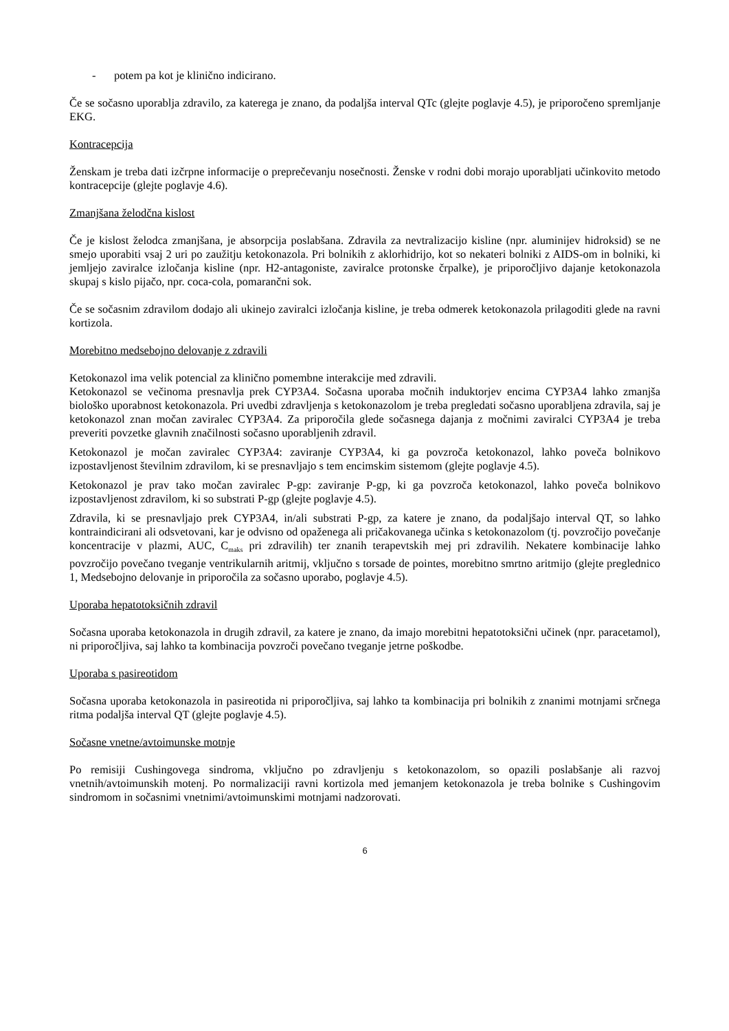- potem pa kot je klinično indicirano.
Če se sočasno uporablja zdravilo, za katerega je znano, da podaljša interval QTc (glejte poglavje 4.5), je priporočeno spremljanje EKG.
Kontracepcija
Ženskam je treba dati izčrpne informacije o preprečevanju nosečnosti. Ženske v rodni dobi morajo uporabljati učinkovito metodo kontracepcije (glejte poglavje 4.6).
Zmanjšana želodčna kislost
Če je kislost želodca zmanjšana, je absorpcija poslabšana. Zdravila za nevtralizacijo kisline (npr. aluminijev hidroksid) se ne smejo uporabiti vsaj 2 uri po zaužitju ketokonazola. Pri bolnikih z aklorhidrijo, kot so nekateri bolniki z AIDS-om in bolniki, ki jemljejo zaviralce izločanja kisline (npr. H2-antagoniste, zaviralce protonske črpalke), je priporočljivo dajanje ketokonazola skupaj s kislo pijačo, npr. coca-cola, pomarančni sok.
Če se sočasnim zdravilom dodajo ali ukinejo zaviralci izločanja kisline, je treba odmerek ketokonazola prilagoditi glede na ravni kortizola.
Morebitno medsebojno delovanje z zdravili
Ketokonazol ima velik potencial za klinično pomembne interakcije med zdravili.
Ketokonazol se večinoma presnavlja prek CYP3A4. Sočasna uporaba močnih induktorjev encima CYP3A4 lahko zmanjša biološko uporabnost ketokonazola. Pri uvedbi zdravljenja s ketokonazolom je treba pregledati sočasno uporabljena zdravila, saj je ketokonazol znan močan zaviralec CYP3A4. Za priporočila glede sočasnega dajanja z močnimi zaviralci CYP3A4 je treba preveriti povzetke glavnih značilnosti sočasno uporabljenih zdravil.
Ketokonazol je močan zaviralec CYP3A4: zaviranje CYP3A4, ki ga povzroča ketokonazol, lahko poveča bolnikovo izpostavljenost številnim zdravilom, ki se presnavljajo s tem encimskim sistemom (glejte poglavje 4.5).
Ketokonazol je prav tako močan zaviralec P-gp: zaviranje P-gp, ki ga povzroča ketokonazol, lahko poveča bolnikovo izpostavljenost zdravilom, ki so substrati P-gp (glejte poglavje 4.5).
Zdravila, ki se presnavljajo prek CYP3A4, in/ali substrati P-gp, za katere je znano, da podaljšajo interval QT, so lahko kontraindicirani ali odsvetovani, kar je odvisno od opaženega ali pričakovanega učinka s ketokonazolom (tj. povzročijo povečanje koncentracije v plazmi, AUC, C<sub>maks</sub> pri zdravilih) ter znanih terapevtskih mej pri zdravilih. Nekatere kombinacije lahko povzročijo povečano tveganje ventrikularnih aritmij, vključno s torsade de pointes, morebitno smrtno aritmijo (glejte preglednico 1, Medsebojno delovanje in priporočila za sočasno uporabo, poglavje 4.5).
Uporaba hepatotoksičnih zdravil
Sočasna uporaba ketokonazola in drugih zdravil, za katere je znano, da imajo morebitni hepatotoksični učinek (npr. paracetamol), ni priporočljiva, saj lahko ta kombinacija povzroči povečano tveganje jetrne poškodbe.
Uporaba s pasireotidom
Sočasna uporaba ketokonazola in pasireotida ni priporočljiva, saj lahko ta kombinacija pri bolnikih z znanimi motnjami srčnega ritma podaljša interval QT (glejte poglavje 4.5).
Sočasne vnetne/avtoimunske motnje
Po remisiji Cushingovega sindroma, vključno po zdravljenju s ketokonazolom, so opazili poslabšanje ali razvoj vnetnih/avtoimunskih motenj. Po normalizaciji ravni kortizola med jemanjem ketokonazola je treba bolnike s Cushingovim sindromom in sočasnimi vnetnimi/avtoimunskimi motnjami nadzorovati.
6